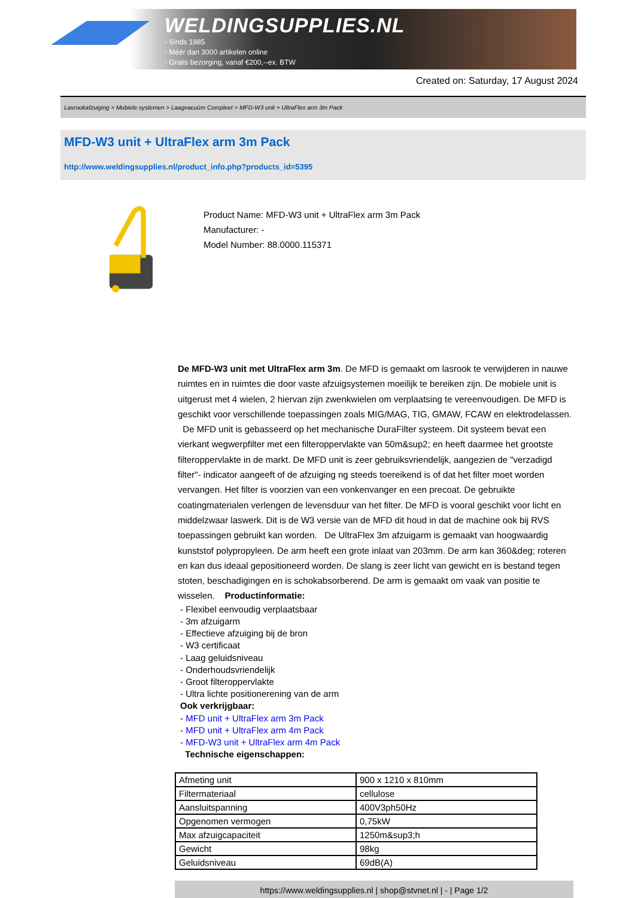WELDINGSUPPLIES.NL
- Sinds 1985
- Méér dan 3000 artikelen online
- Gratis bezorging, vanaf €200,--ex. BTW
Created on: Saturday, 17 August 2024
Lasrookafzuiging > Mobiele systemen > Laagvacuüm Compleet > MFD-W3 unit + UltraFlex arm 3m Pack
MFD-W3 unit + UltraFlex arm 3m Pack
http://www.weldingsupplies.nl/product_info.php?products_id=5395
Product Name: MFD-W3 unit + UltraFlex arm 3m Pack
Manufacturer: -
Model Number: 88.0000.115371
De MFD-W3 unit met UltraFlex arm 3m. De MFD is gemaakt om lasrook te verwijderen in nauwe ruimtes en in ruimtes die door vaste afzuigsystemen moeilijk te bereiken zijn. De mobiele unit is uitgerust met 4 wielen, 2 hiervan zijn zwenkwielen om verplaatsing te vereenvoudigen. De MFD is geschikt voor verschillende toepassingen zoals MIG/MAG, TIG, GMAW, FCAW en elektrodelassen. De MFD unit is gebasseerd op het mechanische DuraFilter systeem. Dit systeem bevat een vierkant wegwerpfilter met een filteroppervlakte van 50m&sup2; en heeft daarmee het grootste filteroppervlakte in de markt. De MFD unit is zeer gebruiksvriendelijk, aangezien de "verzadigd filter"- indicator aangeeft of de afzuiging ng steeds toereikend is of dat het filter moet worden vervangen. Het filter is voorzien van een vonkenvanger en een precoat. De gebruikte coatingmaterialen verlengen de levensduur van het filter. De MFD is vooral geschikt voor licht en middelzwaar laswerk. Dit is de W3 versie van de MFD dit houd in dat de machine ook bij RVS toepassingen gebruikt kan worden. De UltraFlex 3m afzuigarm is gemaakt van hoogwaardig kunststof polypropyleen. De arm heeft een grote inlaat van 203mm. De arm kan 360&deg; roteren en kan dus ideaal gepositioneerd worden. De slang is zeer licht van gewicht en is bestand tegen stoten, beschadigingen en is schokabsorberend. De arm is gemaakt om vaak van positie te wisselen. Productinformatie:
- Flexibel eenvoudig verplaatsbaar
- 3m afzuigarm
- Effectieve afzuiging bij de bron
- W3 certificaat
- Laag geluidsniveau
- Onderhoudsvriendelijk
- Groot filteroppervlakte
- Ultra lichte positionerening van de arm
Ook verkrijgbaar:
- MFD unit + UltraFlex arm 3m Pack
- MFD unit + UltraFlex arm 4m Pack
- MFD-W3 unit + UltraFlex arm 4m Pack
Technische eigenschappen:
| Afmeting unit | 900 x 1210 x 810mm |
| Filtermateriaal | cellulose |
| Aansluitspanning | 400V3ph50Hz |
| Opgenomen vermogen | 0,75kW |
| Max afzuigcapaciteit | 1250m&sup3;h |
| Gewicht | 98kg |
| Geluidsniveau | 69dB(A) |
https://www.weldingsupplies.nl | shop@stvnet.nl | - | Page 1/2